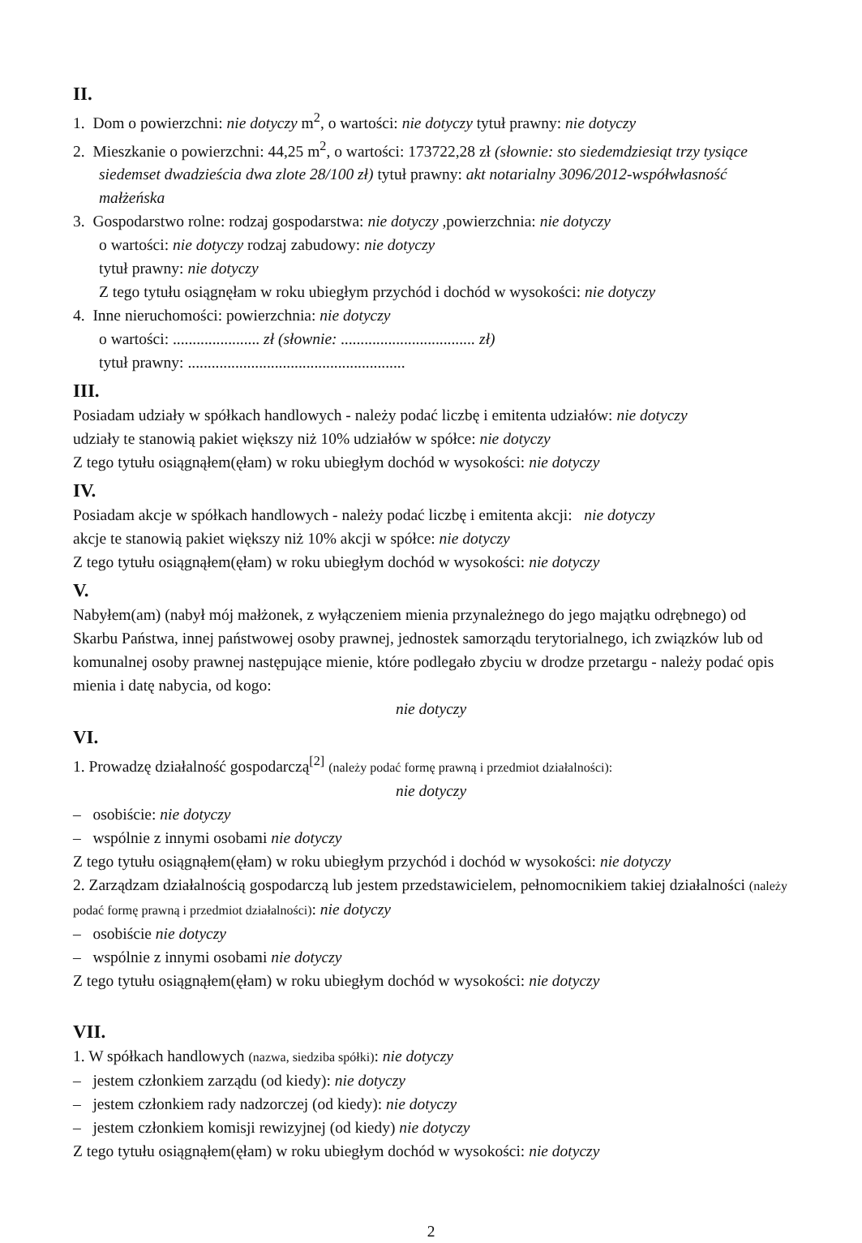II.
1. Dom o powierzchni: nie dotyczy m<sup>2</sup>, o wartości: nie dotyczy tytuł prawny: nie dotyczy
2. Mieszkanie o powierzchni: 44,25 m<sup>2</sup>, o wartości: 173722,28 zł (słownie: sto siedemdziesiąt trzy tysiące siedemset dwadzieścia dwa zlote 28/100 zł) tytuł prawny: akt notarialny 3096/2012-współwłasność małżeńska
3. Gospodarstwo rolne: rodzaj gospodarstwa: nie dotyczy ,powierzchnia: nie dotyczy
o wartości: nie dotyczy rodzaj zabudowy: nie dotyczy
tytuł prawny: nie dotyczy
Z tego tytułu osiągnęłam w roku ubiegłym przychód i dochód w wysokości: nie dotyczy
4. Inne nieruchomości: powierzchnia: nie dotyczy
o wartości: ...................... zł (słownie: .................................. zł)
tytuł prawny: .......................................................
III.
Posiadam udziały w spółkach handlowych - należy podać liczbę i emitenta udziałów: nie dotyczy
udziały te stanowią pakiet większy niż 10% udziałów w spółce: nie dotyczy
Z tego tytułu osiągnąłem(ęłam) w roku ubiegłym dochód w wysokości: nie dotyczy
IV.
Posiadam akcje w spółkach handlowych - należy podać liczbę i emitenta akcji: nie dotyczy
akcje te stanowią pakiet większy niż 10% akcji w spółce: nie dotyczy
Z tego tytułu osiągnąłem(ęłam) w roku ubiegłym dochód w wysokości: nie dotyczy
V.
Nabyłem(am) (nabył mój małżonek, z wyłączeniem mienia przynależnego do jego majątku odrębnego) od Skarbu Państwa, innej państwowej osoby prawnej, jednostek samorządu terytorialnego, ich związków lub od komunalnej osoby prawnej następujące mienie, które podlegało zbyciu w drodze przetargu - należy podać opis mienia i datę nabycia, od kogo:
nie dotyczy
VI.
1. Prowadzę działalność gospodarczą<sup>[2]</sup> (należy podać formę prawną i przedmiot działalności):
nie dotyczy
– osobiście: nie dotyczy
– wspólnie z innymi osobami nie dotyczy
Z tego tytułu osiągnąłem(ęłam) w roku ubiegłym przychód i dochód w wysokości: nie dotyczy
2. Zarządzam działalnością gospodarczą lub jestem przedstawicielem, pełnomocnikiem takiej działalności (należy podać formę prawną i przedmiot działalności): nie dotyczy
– osobiście nie dotyczy
– wspólnie z innymi osobami nie dotyczy
Z tego tytułu osiągnąłem(ęłam) w roku ubiegłym dochód w wysokości: nie dotyczy
VII.
1. W spółkach handlowych (nazwa, siedziba spółki): nie dotyczy
– jestem członkiem zarządu (od kiedy): nie dotyczy
– jestem członkiem rady nadzorczej (od kiedy): nie dotyczy
– jestem członkiem komisji rewizyjnej (od kiedy) nie dotyczy
Z tego tytułu osiągnąłem(ęłam) w roku ubiegłym dochód w wysokości: nie dotyczy
2